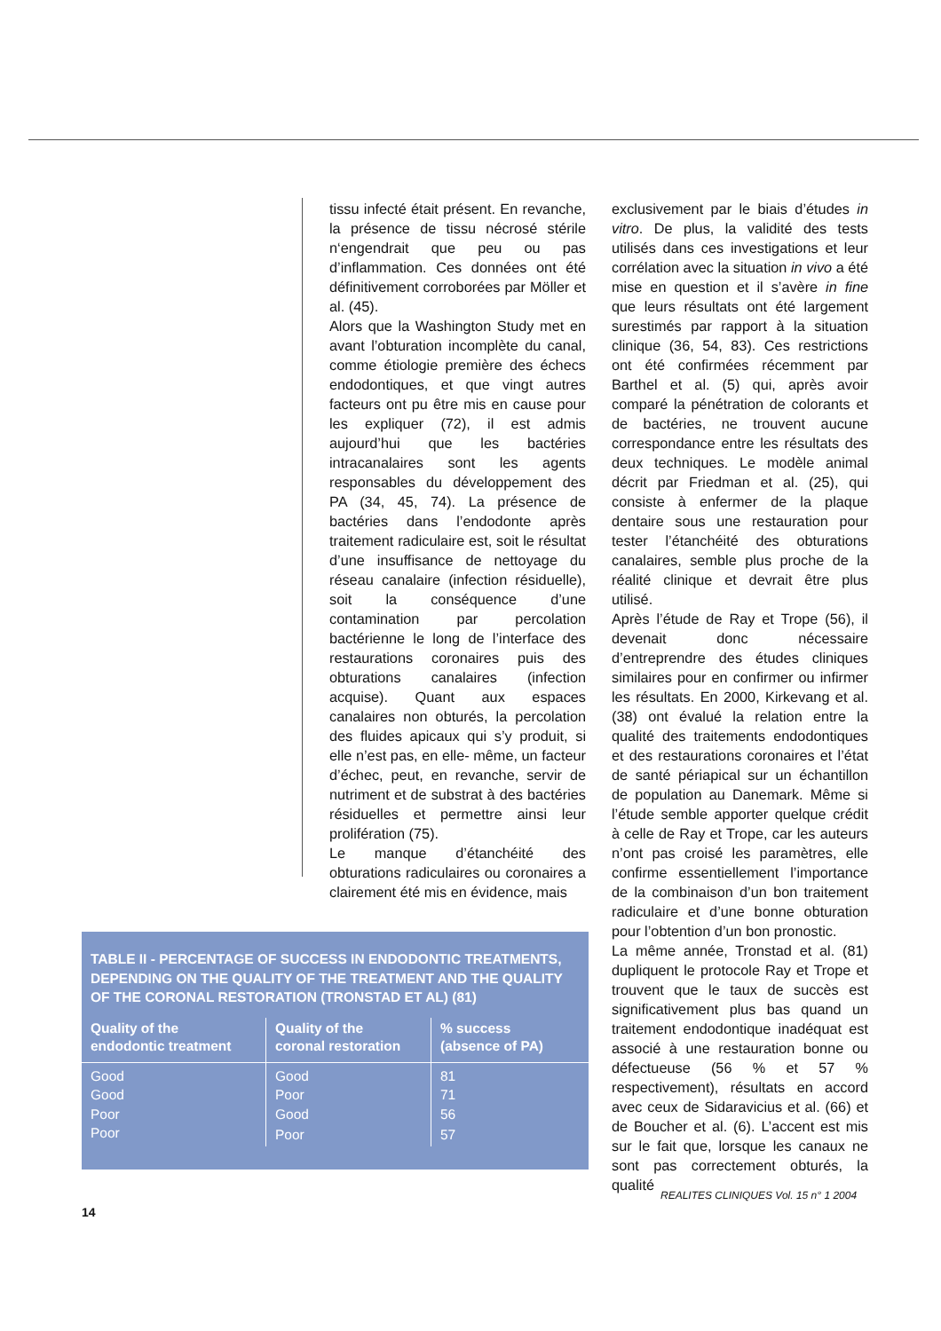tissu infecté était présent. En revanche, la présence de tissu nécrosé stérile n‘engendrait que peu ou pas d’inflammation. Ces données ont été définitivement corroborées par Möller et al. (45).
Alors que la Washington Study met en avant l’obturation incomplète du canal, comme étiologie première des échecs endodontiques, et que vingt autres facteurs ont pu être mis en cause pour les expliquer (72), il est admis aujourd’hui que les bactéries intracanalaires sont les agents responsables du développement des PA (34, 45, 74). La présence de bactéries dans l’endodonte après traitement radiculaire est, soit le résultat d’une insuffisance de nettoyage du réseau canalaire (infection résiduelle), soit la conséquence d’une contamination par percolation bactérienne le long de l’interface des restaurations coronaires puis des obturations canalaires (infection acquise). Quant aux espaces canalaires non obturés, la percolation des fluides apicaux qui s’y produit, si elle n’est pas, en elle- même, un facteur d’échec, peut, en revanche, servir de nutriment et de substrat à des bactéries résiduelles et permettre ainsi leur prolifération (75).
Le manque d’étanchéité des obturations radiculaires ou coronaires a clairement été mis en évidence, mais
exclusivement par le biais d’études in vitro. De plus, la validité des tests utilisés dans ces investigations et leur corrélation avec la situation in vivo a été mise en question et il s’avère in fine que leurs résultats ont été largement surestimés par rapport à la situation clinique (36, 54, 83). Ces restrictions ont été confirmées récemment par Barthel et al. (5) qui, après avoir comparé la pénétration de colorants et de bactéries, ne trouvent aucune correspondance entre les résultats des deux techniques. Le modèle animal décrit par Friedman et al. (25), qui consiste à enfermer de la plaque dentaire sous une restauration pour tester l’étanchéité des obturations canalaires, semble plus proche de la réalité clinique et devrait être plus utilisé.
Après l’étude de Ray et Trope (56), il devenait donc nécessaire d’entreprendre des études cliniques similaires pour en confirmer ou infirmer les résultats. En 2000, Kirkevang et al. (38) ont évalué la relation entre la qualité des traitements endodontiques et des restaurations coronaires et l’état de santé périapical sur un échantillon de population au Danemark. Même si l’étude semble apporter quelque crédit à celle de Ray et Trope, car les auteurs n’ont pas croisé les paramètres, elle confirme essentiellement l’importance de la combinaison d’un bon traitement radiculaire et d’une bonne obturation pour l’obtention d’un bon pronostic.
La même année, Tronstad et al. (81) dupliquent le protocole Ray et Trope et trouvent que le taux de succès est significativement plus bas quand un traitement endodontique inadéquat est associé à une restauration bonne ou défectueuse (56 % et 57 % respectivement), résultats en accord avec ceux de Sidaravicius et al. (66) et de Boucher et al. (6). L’accent est mis sur le fait que, lorsque les canaux ne sont pas correctement obturés, la qualité
TABLE II - PERCENTAGE OF SUCCESS IN ENDODONTIC TREATMENTS, DEPENDING ON THE QUALITY OF THE TREATMENT AND THE QUALITY OF THE CORONAL RESTORATION (TRONSTAD ET AL) (81)
| Quality of the endodontic treatment | Quality of the coronal restoration | % success (absence of PA) |
| --- | --- | --- |
| Good | Good | 81 |
| Good | Poor | 71 |
| Poor | Good | 56 |
| Poor | Poor | 57 |
REALITES CLINIQUES Vol. 15 n° 1 2004
14